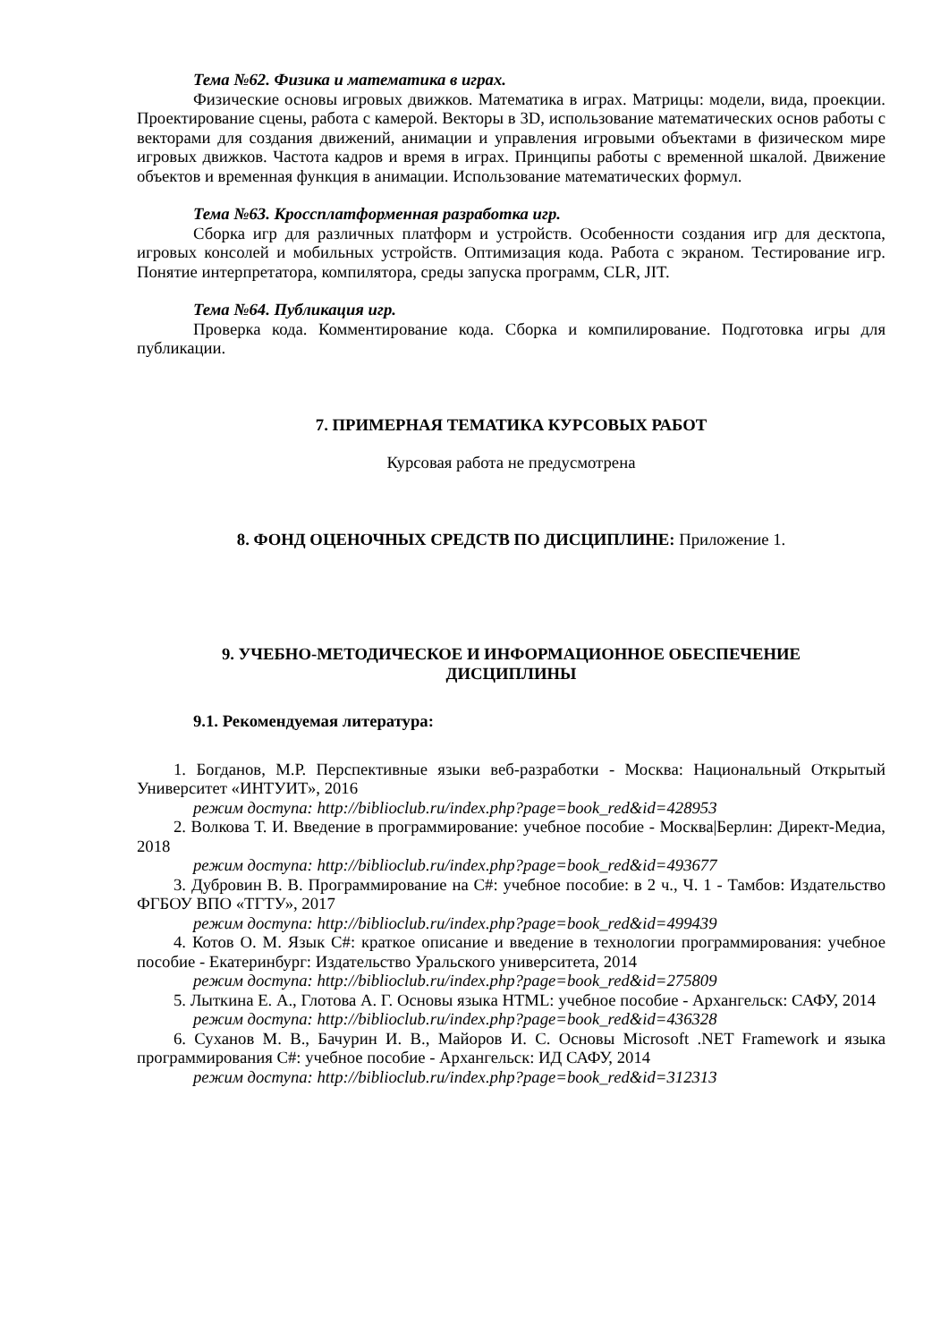Тема №62. Физика и математика в играх.
Физические основы игровых движков. Математика в играх. Матрицы: модели, вида, проекции. Проектирование сцены, работа с камерой. Векторы в 3D, использование математических основ работы с векторами для создания движений, анимации и управления игровыми объектами в физическом мире игровых движков. Частота кадров и время в играх. Принципы работы с временной шкалой. Движение объектов и временная функция в анимации. Использование математических формул.
Тема №63. Кроссплатформенная разработка игр.
Сборка игр для различных платформ и устройств. Особенности создания игр для десктопа, игровых консолей и мобильных устройств. Оптимизация кода. Работа с экраном. Тестирование игр. Понятие интерпретатора, компилятора, среды запуска программ, CLR, JIT.
Тема №64. Публикация игр.
Проверка кода. Комментирование кода. Сборка и компилирование. Подготовка игры для публикации.
7. ПРИМЕРНАЯ ТЕМАТИКА КУРСОВЫХ РАБОТ
Курсовая работа не предусмотрена
8. ФОНД ОЦЕНОЧНЫХ СРЕДСТВ ПО ДИСЦИПЛИНЕ: Приложение 1.
9. УЧЕБНО-МЕТОДИЧЕСКОЕ И ИНФОРМАЦИОННОЕ ОБЕСПЕЧЕНИЕ
ДИСЦИПЛИНЫ
9.1. Рекомендуемая литература:
1. Богданов, М.Р. Перспективные языки веб-разработки - Москва: Национальный Открытый Университет «ИНТУИТ», 2016
режим доступа: http://biblioclub.ru/index.php?page=book_red&id=428953
2. Волкова Т. И. Введение в программирование: учебное пособие - Москва|Берлин: Директ-Медиа, 2018
режим доступа: http://biblioclub.ru/index.php?page=book_red&id=493677
3. Дубровин В. В. Программирование на C#: учебное пособие: в 2 ч., Ч. 1 - Тамбов: Издательство ФГБОУ ВПО «ТГТУ», 2017
режим доступа: http://biblioclub.ru/index.php?page=book_red&id=499439
4. Котов О. М. Язык C#: краткое описание и введение в технологии программирования: учебное пособие - Екатеринбург: Издательство Уральского университета, 2014
режим доступа: http://biblioclub.ru/index.php?page=book_red&id=275809
5. Лыткина Е. А., Глотова А. Г. Основы языка HTML: учебное пособие - Архангельск: САФУ, 2014
режим доступа: http://biblioclub.ru/index.php?page=book_red&id=436328
6. Суханов М. В., Бачурин И. В., Майоров И. С. Основы Microsoft .NET Framework и языка программирования C#: учебное пособие - Архангельск: ИД САФУ, 2014
режим доступа: http://biblioclub.ru/index.php?page=book_red&id=312313